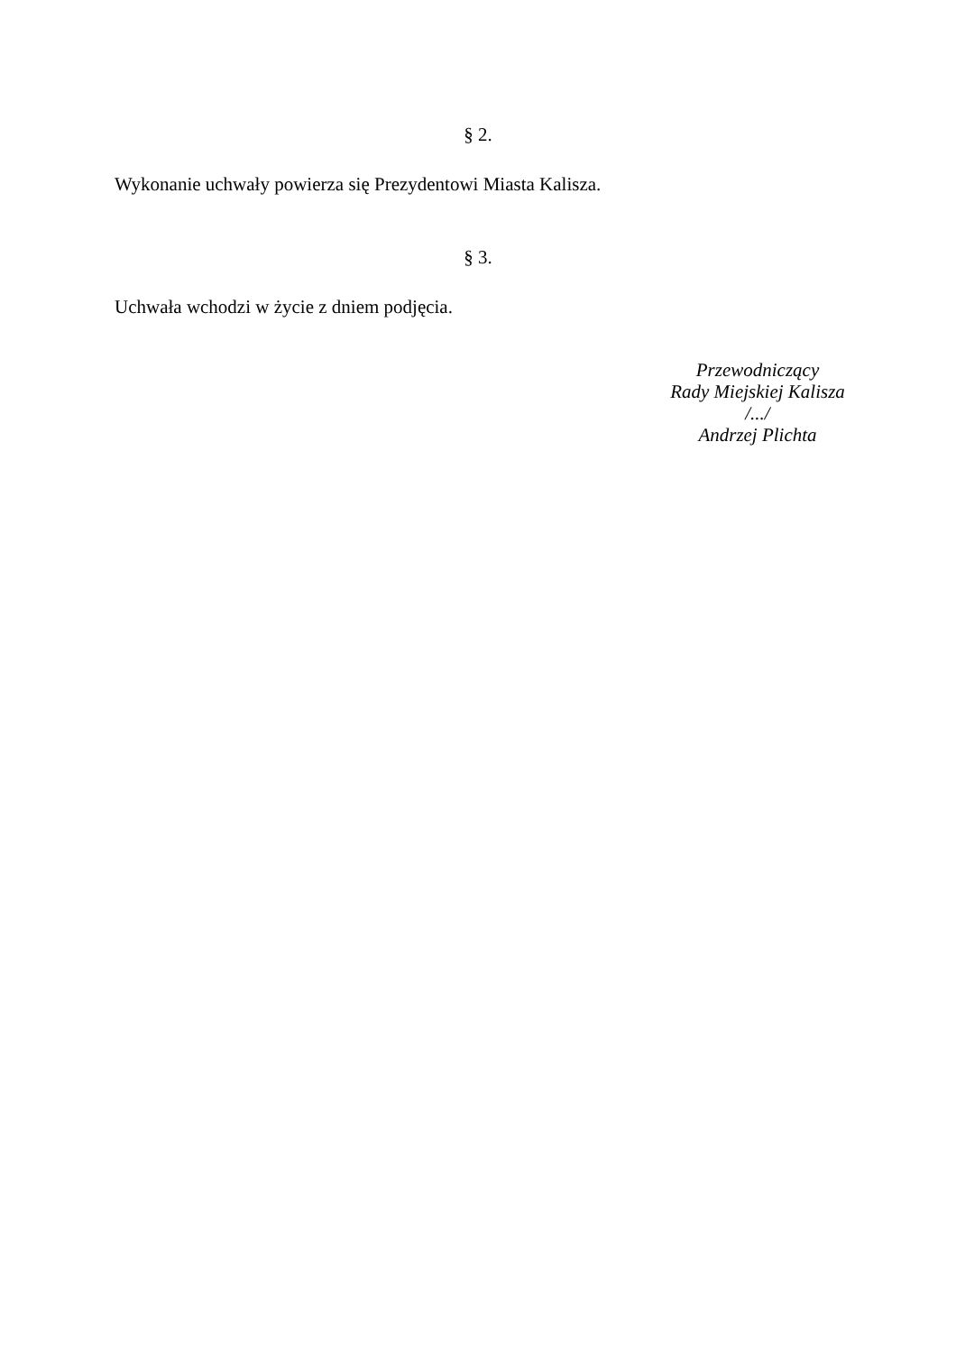§ 2.
Wykonanie uchwały powierza się Prezydentowi Miasta Kalisza.
§ 3.
Uchwała wchodzi w życie z dniem podjęcia.
Przewodniczący
Rady Miejskiej Kalisza
/.../
Andrzej Plichta